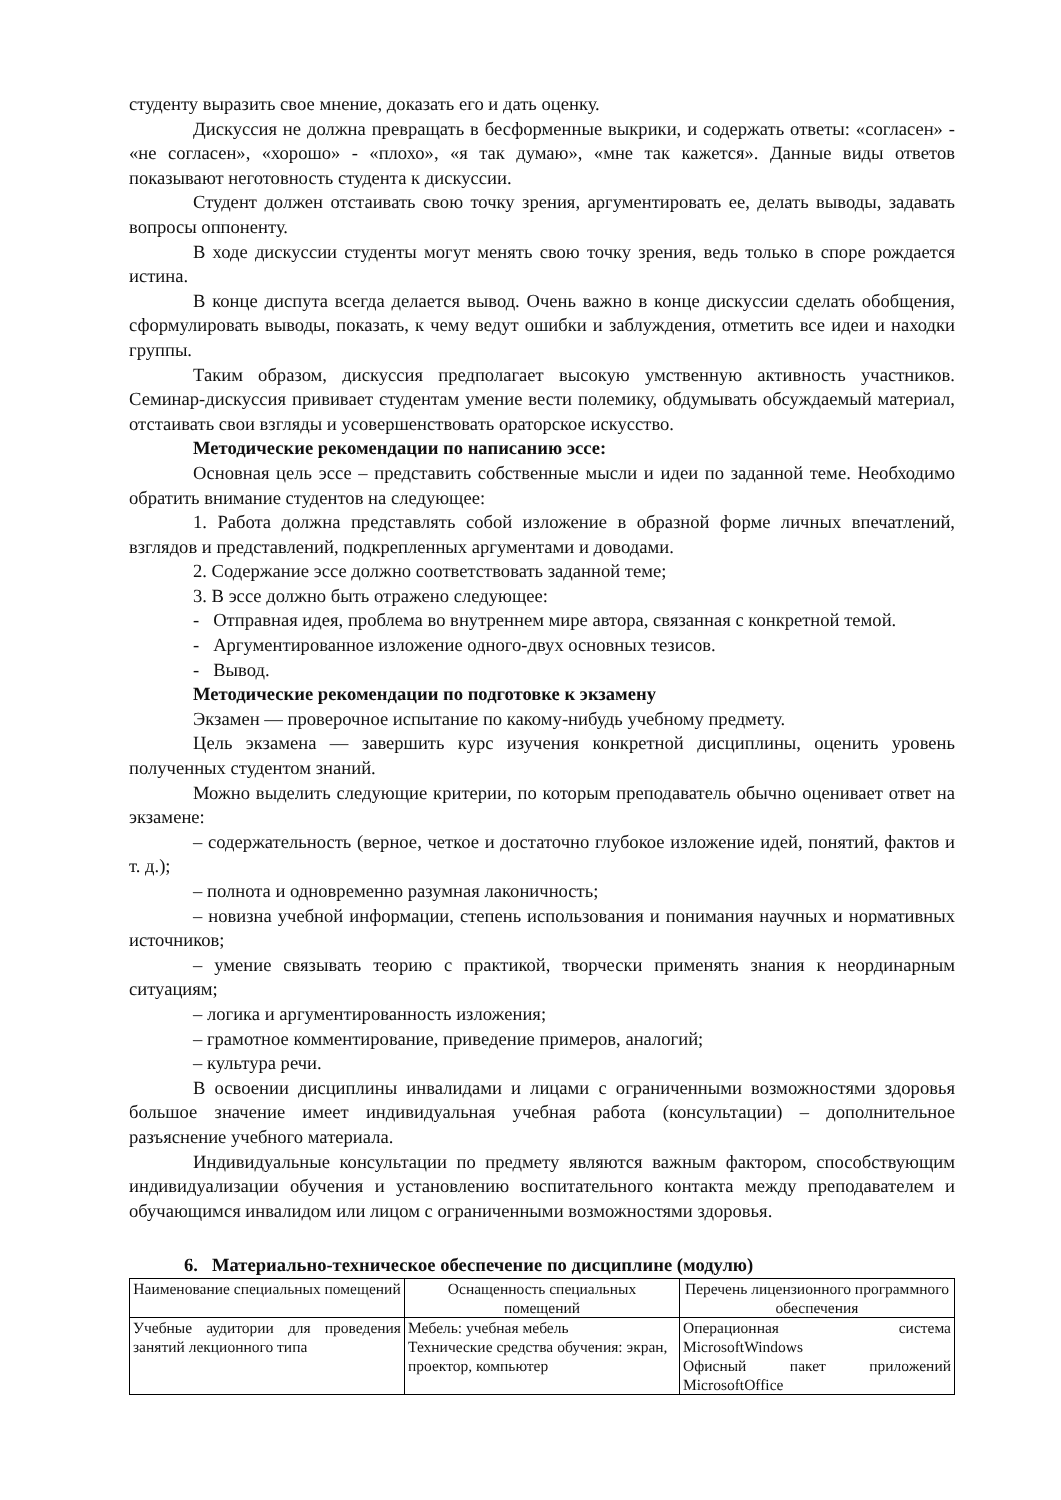студенту выразить свое мнение, доказать его и дать оценку.
Дискуссия не должна превращать в бесформенные выкрики, и содержать ответы: «согласен» - «не согласен», «хорошо» - «плохо», «я так думаю», «мне так кажется». Данные виды ответов показывают неготовность студента к дискуссии.
Студент должен отстаивать свою точку зрения, аргументировать ее, делать выводы, задавать вопросы оппоненту.
В ходе дискуссии студенты могут менять свою точку зрения, ведь только в споре рождается истина.
В конце диспута всегда делается вывод. Очень важно в конце дискуссии сделать обобщения, сформулировать выводы, показать, к чему ведут ошибки и заблуждения, отметить все идеи и находки группы.
Таким образом, дискуссия предполагает высокую умственную активность участников. Семинар-дискуссия прививает студентам умение вести полемику, обдумывать обсуждаемый материал, отстаивать свои взгляды и усовершенствовать ораторское искусство.
Методические рекомендации по написанию эссе:
Основная цель эссе – представить собственные мысли и идеи по заданной теме. Необходимо обратить внимание студентов на следующее:
1. Работа должна представлять собой изложение в образной форме личных впечатлений, взглядов и представлений, подкрепленных аргументами и доводами.
2. Содержание эссе должно соответствовать заданной теме;
3. В эссе должно быть отражено следующее:
- Отправная идея, проблема во внутреннем мире автора, связанная с конкретной темой.
- Аргументированное изложение одного-двух основных тезисов.
- Вывод.
Методические рекомендации по подготовке к экзамену
Экзамен — проверочное испытание по какому-нибудь учебному предмету.
Цель экзамена — завершить курс изучения конкретной дисциплины, оценить уровень полученных студентом знаний.
Можно выделить следующие критерии, по которым преподаватель обычно оценивает ответ на экзамене:
– содержательность (верное, четкое и достаточно глубокое изложение идей, понятий, фактов и т. д.);
– полнота и одновременно разумная лаконичность;
– новизна учебной информации, степень использования и понимания научных и нормативных источников;
– умение связывать теорию с практикой, творчески применять знания к неординарным ситуациям;
– логика и аргументированность изложения;
– грамотное комментирование, приведение примеров, аналогий;
– культура речи.
В освоении дисциплины инвалидами и лицами с ограниченными возможностями здоровья большое значение имеет индивидуальная учебная работа (консультации) – дополнительное разъяснение учебного материала.
Индивидуальные консультации по предмету являются важным фактором, способствующим индивидуализации обучения и установлению воспитательного контакта между преподавателем и обучающимся инвалидом или лицом с ограниченными возможностями здоровья.
6. Материально-техническое обеспечение по дисциплине (модулю)
| Наименование специальных помещений | Оснащенность специальных помещений | Перечень лицензионного программного обеспечения |
| --- | --- | --- |
| Учебные аудитории для проведения занятий лекционного типа | Мебель: учебная мебель Технические средства обучения: экран, проектор, компьютер | Операционная система MicrosoftWindows Офисный пакет приложений MicrosoftOffice |